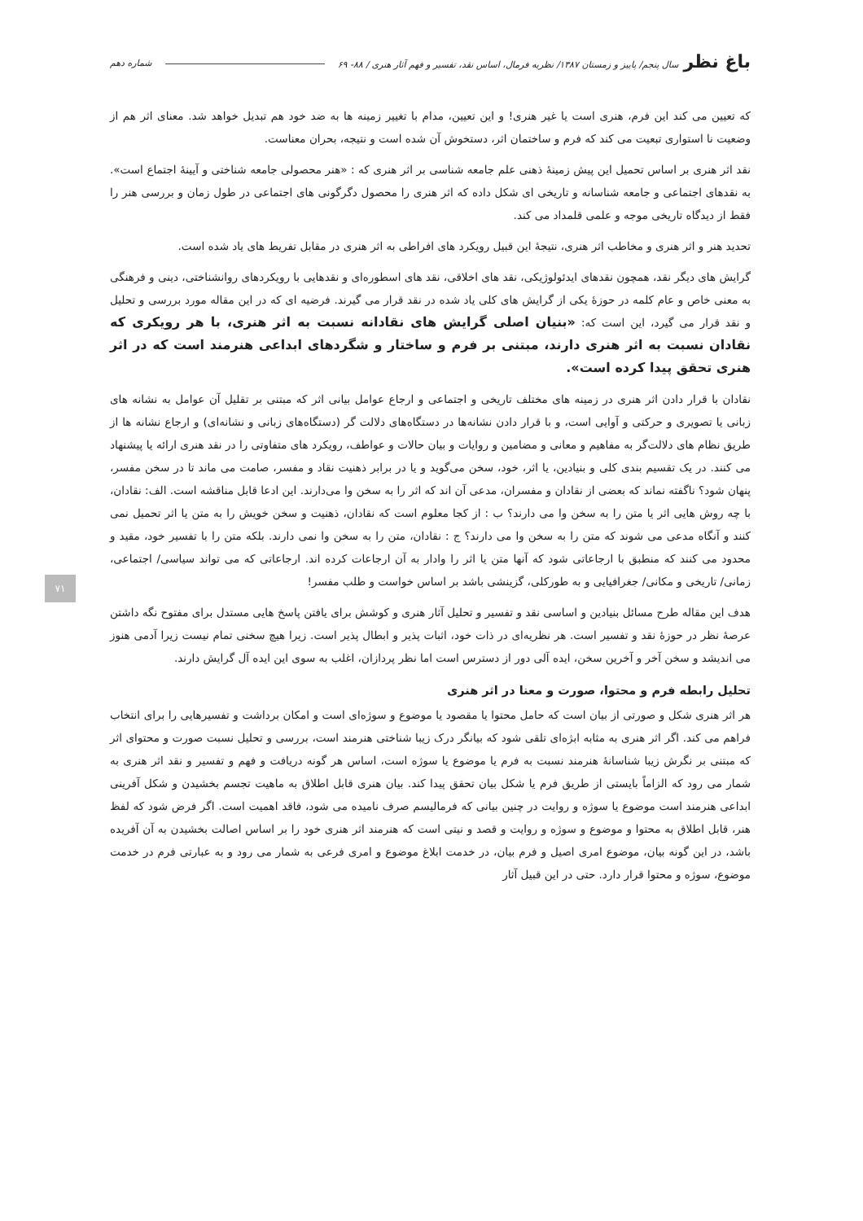باغ نظرسال پنجم/ پاییز و زمستان ۱۳۸۷/ نظریه فرمال، اساس نقد، تفسیر و فهم آثار هنری / ۸۸- ۶۹ شماره دهم
که تعیین می کند این فرم، هنری است یا غیر هنری! و این تعیین، مدام با تغییر زمینه ها به ضد خود هم تبدیل خواهد شد. معنای اثر هم از وضعیت نا استواری تبعیت می کند که فرم و ساختمان اثر، دستخوش آن شده است و نتیجه، بحران معناست.
نقد اثر هنری بر اساس تحمیل این پیش زمینهٔ ذهنی علم جامعه شناسی بر اثر هنری که : «هنر محصولی جامعه شناختی و آیینهٔ اجتماع است». به نقدهای اجتماعی و جامعه شناسانه و تاریخی ای شکل داده که اثر هنری را محصول دگرگونی های اجتماعی در طول زمان و بررسی هنر را فقط از دیدگاه تاریخی موجه و علمی قلمداد می کند.
تحدید هنر و اثر هنری و مخاطب اثر هنری، نتیجهٔ این قبیل رویکرد های افراطی به اثر هنری در مقابل تفریط های یاد شده است.
گرایش های دیگر نقد، همچون نقدهای ایدئولوژیکی، نقد های اخلاقی، نقد های اسطوره‌ای و نقدهایی با رویکردهای روانشناختی، دینی و فرهنگی به معنی خاص و عام کلمه در حوزهٔ یکی از گرایش های کلی یاد شده در نقد قرار می گیرند. فرضیه ای که در این مقاله مورد بررسی و تحلیل و نقد قرار می گیرد، این است که: «بنیان اصلی گرایش های نقادانه نسبت به اثر هنری، با هر رویکری که نقادان نسبت به اثر هنری دارند، مبتنی بر فرم و ساختار و شگردهای ابداعی هنرمند است که در اثر هنری تحقق پیدا کرده است».
نقادان با قرار دادن اثر هنری در زمینه های مختلف تاریخی و اجتماعی و ارجاع عوامل بیانی اثر که مبتنی بر تقلیل آن عوامل به نشانه های زبانی یا تصویری و حرکتی و آوایی است، و با قرار دادن نشانه‌ها در دستگاه‌های دلالت گر (دستگاه‌های زبانی و نشانه‌ای) و ارجاع نشانه ها از طریق نظام های دلالت‌گر به مفاهیم و معانی و مضامین و روایات و بیان حالات و عواطف، رویکرد های متفاوتی را در نقد هنری ارائه یا پیشنهاد می کنند. در یک تقسیم بندی کلی و بنیادین، یا اثر، خود، سخن می‌گوید و یا در برابر ذهنیت نقاد و مفسر، صامت می ماند تا در سخن مفسر، پنهان شود؟ ناگفته نماند که بعضی از نقادان و مفسران، مدعی آن اند که اثر را به سخن وا می‌دارند. این ادعا قابل مناقشه است. الف: نقادان، با چه روش هایی اثر یا متن را به سخن وا می دارند؟ ب : از کجا معلوم است که نقادان، ذهنیت و سخن خویش را به متن یا اثر تحمیل نمی کنند و آنگاه مدعی می شوند که متن را به سخن وا می دارند؟ ج : نقادان، متن را به سخن وا نمی دارند. بلکه متن را با تفسیر خود، مقید و محدود می کنند که منطبق با ارجاعاتی شود که آنها متن یا اثر را وادار به آن ارجاعات کرده اند. ارجاعاتی که می تواند سیاسی/ اجتماعی، زمانی/ تاریخی و مکانی/ جغرافیایی و به طورکلی، گزینشی باشد بر اساس خواست و طلب مفسر!
هدف این مقاله طرح مسائل بنیادین و اساسی نقد و تفسیر و تحلیل آثار هنری و کوشش برای یافتن پاسخ هایی مستدل برای مفتوح نگه داشتن عرصهٔ نظر در حوزهٔ نقد و تفسیر است. هر نظریه‌ای در ذات خود، اثبات پذیر و ابطال پذیر است. زیرا هیچ سخنی تمام نیست زیرا آدمی هنوز می اندیشد و سخن آخر و آخرین سخن، ایده آلی دور از دسترس است اما نظر پردازان، اغلب به سوی این ایده آل گرایش دارند.
تحلیل رابطه فرم و محتوا، صورت و معنا در اثر هنری
هر اثر هنری شکل و صورتی از بیان است که حامل محتوا یا مقصود یا موضوع و سوژه‌ای است و امکان برداشت و تفسیرهایی را برای انتخاب فراهم می کند. اگر اثر هنری به مثابه ابژه‌ای تلقی شود که بیانگر درک زیبا شناختی هنرمند است، بررسی و تحلیل نسبت صورت و محتوای اثر که مبتنی بر نگرش زیبا شناسانهٔ هنرمند نسبت به فرم یا موضوع یا سوژه است، اساس هر گونه دریافت و فهم و تفسیر و نقد اثر هنری به شمار می رود که الزاماً بایستی از طریق فرم یا شکل بیان تحقق پیدا کند. بیان هنری قابل اطلاق به ماهیت تجسم بخشیدن و شکل آفرینی ابداعی هنرمند است موضوع یا سوژه و روایت در چنین بیانی که فرمالیسم صرف نامیده می شود، فاقد اهمیت است. اگر فرض شود که لفظ هنر، قابل اطلاق به محتوا و موضوع و سوژه و روایت و قصد و نیتی است که هنرمند اثر هنری خود را بر اساس اصالت بخشیدن به آن آفریده باشد، در این گونه بیان، موضوع امری اصیل و فرم بیان، در خدمت ابلاغ موضوع و امری فرعی به شمار می رود و به عبارتی فرم در خدمت موضوع، سوژه و محتوا قرار دارد. حتی در این قبیل آثار
۷۱